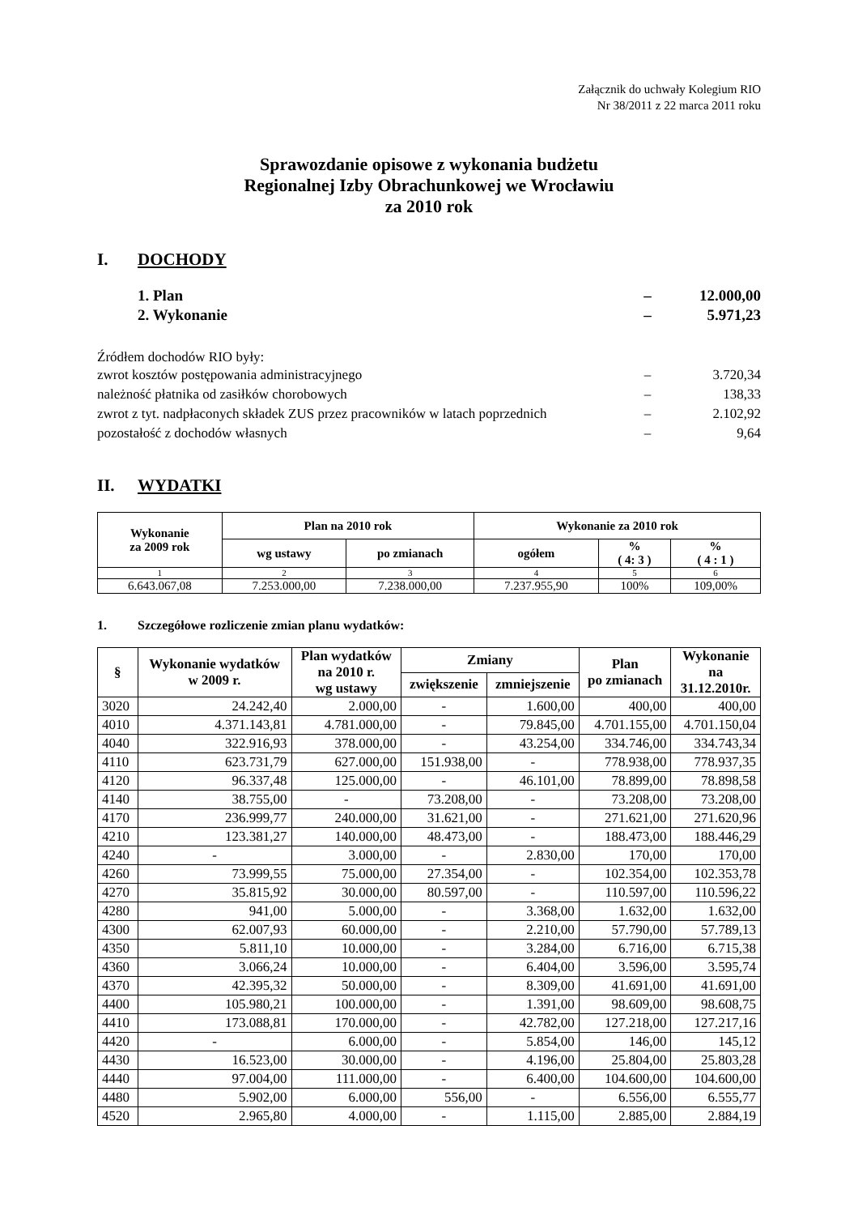Załącznik do uchwały Kolegium RIO
Nr 38/2011 z 22 marca 2011 roku
Sprawozdanie opisowe z wykonania budżetu
Regionalnej Izby Obrachunkowej we Wrocławiu
za 2010 rok
I. DOCHODY
1. Plan – 12.000,00
2. Wykonanie – 5.971,23
Źródłem dochodów RIO były:
zwrot kosztów postępowania administracyjnego
– 3.720,34
należność płatnika od zasiłków chorobowych
– 138,33
zwrot z tyt. nadpłaconych składek ZUS przez pracowników w latach poprzednich
– 2.102,92
pozostałość z dochodów własnych
– 9,64
II. WYDATKI
| Wykonanie za 2009 rok | Plan na 2010 rok | | Wykonanie za 2010 rok | | |
| --- | --- | --- | --- | --- | --- |
| | wg ustawy | po zmianach | ogółem | % ( 4: 3 ) | % ( 4 : 1 ) |
| 1 | 2 | 3 | 4 | 5 | 6 |
| 6.643.067,08 | 7.253.000,00 | 7.238.000,00 | 7.237.955,90 | 100% | 109,00% |
1. Szczegółowe rozliczenie zmian planu wydatków:
| § | Wykonanie wydatków w 2009 r. | Plan wydatków na 2010 r. wg ustawy | Zmiany | | Plan po zmianach | Wykonanie na 31.12.2010r. |
| --- | --- | --- | --- | --- | --- | --- |
| | | | zwiększenie | zmniejszenie | | |
| 3020 | 24.242,40 | 2.000,00 | - | 1.600,00 | 400,00 | 400,00 |
| 4010 | 4.371.143,81 | 4.781.000,00 | - | 79.845,00 | 4.701.155,00 | 4.701.150,04 |
| 4040 | 322.916,93 | 378.000,00 | - | 43.254,00 | 334.746,00 | 334.743,34 |
| 4110 | 623.731,79 | 627.000,00 | 151.938,00 | - | 778.938,00 | 778.937,35 |
| 4120 | 96.337,48 | 125.000,00 | - | 46.101,00 | 78.899,00 | 78.898,58 |
| 4140 | 38.755,00 | - | 73.208,00 | - | 73.208,00 | 73.208,00 |
| 4170 | 236.999,77 | 240.000,00 | 31.621,00 | - | 271.621,00 | 271.620,96 |
| 4210 | 123.381,27 | 140.000,00 | 48.473,00 | - | 188.473,00 | 188.446,29 |
| 4240 | - | 3.000,00 | - | 2.830,00 | 170,00 | 170,00 |
| 4260 | 73.999,55 | 75.000,00 | 27.354,00 | - | 102.354,00 | 102.353,78 |
| 4270 | 35.815,92 | 30.000,00 | 80.597,00 | - | 110.597,00 | 110.596,22 |
| 4280 | 941,00 | 5.000,00 | - | 3.368,00 | 1.632,00 | 1.632,00 |
| 4300 | 62.007,93 | 60.000,00 | - | 2.210,00 | 57.790,00 | 57.789,13 |
| 4350 | 5.811,10 | 10.000,00 | - | 3.284,00 | 6.716,00 | 6.715,38 |
| 4360 | 3.066,24 | 10.000,00 | - | 6.404,00 | 3.596,00 | 3.595,74 |
| 4370 | 42.395,32 | 50.000,00 | - | 8.309,00 | 41.691,00 | 41.691,00 |
| 4400 | 105.980,21 | 100.000,00 | - | 1.391,00 | 98.609,00 | 98.608,75 |
| 4410 | 173.088,81 | 170.000,00 | - | 42.782,00 | 127.218,00 | 127.217,16 |
| 4420 | - | 6.000,00 | - | 5.854,00 | 146,00 | 145,12 |
| 4430 | 16.523,00 | 30.000,00 | - | 4.196,00 | 25.804,00 | 25.803,28 |
| 4440 | 97.004,00 | 111.000,00 | - | 6.400,00 | 104.600,00 | 104.600,00 |
| 4480 | 5.902,00 | 6.000,00 | 556,00 | - | 6.556,00 | 6.555,77 |
| 4520 | 2.965,80 | 4.000,00 | - | 1.115,00 | 2.885,00 | 2.884,19 |